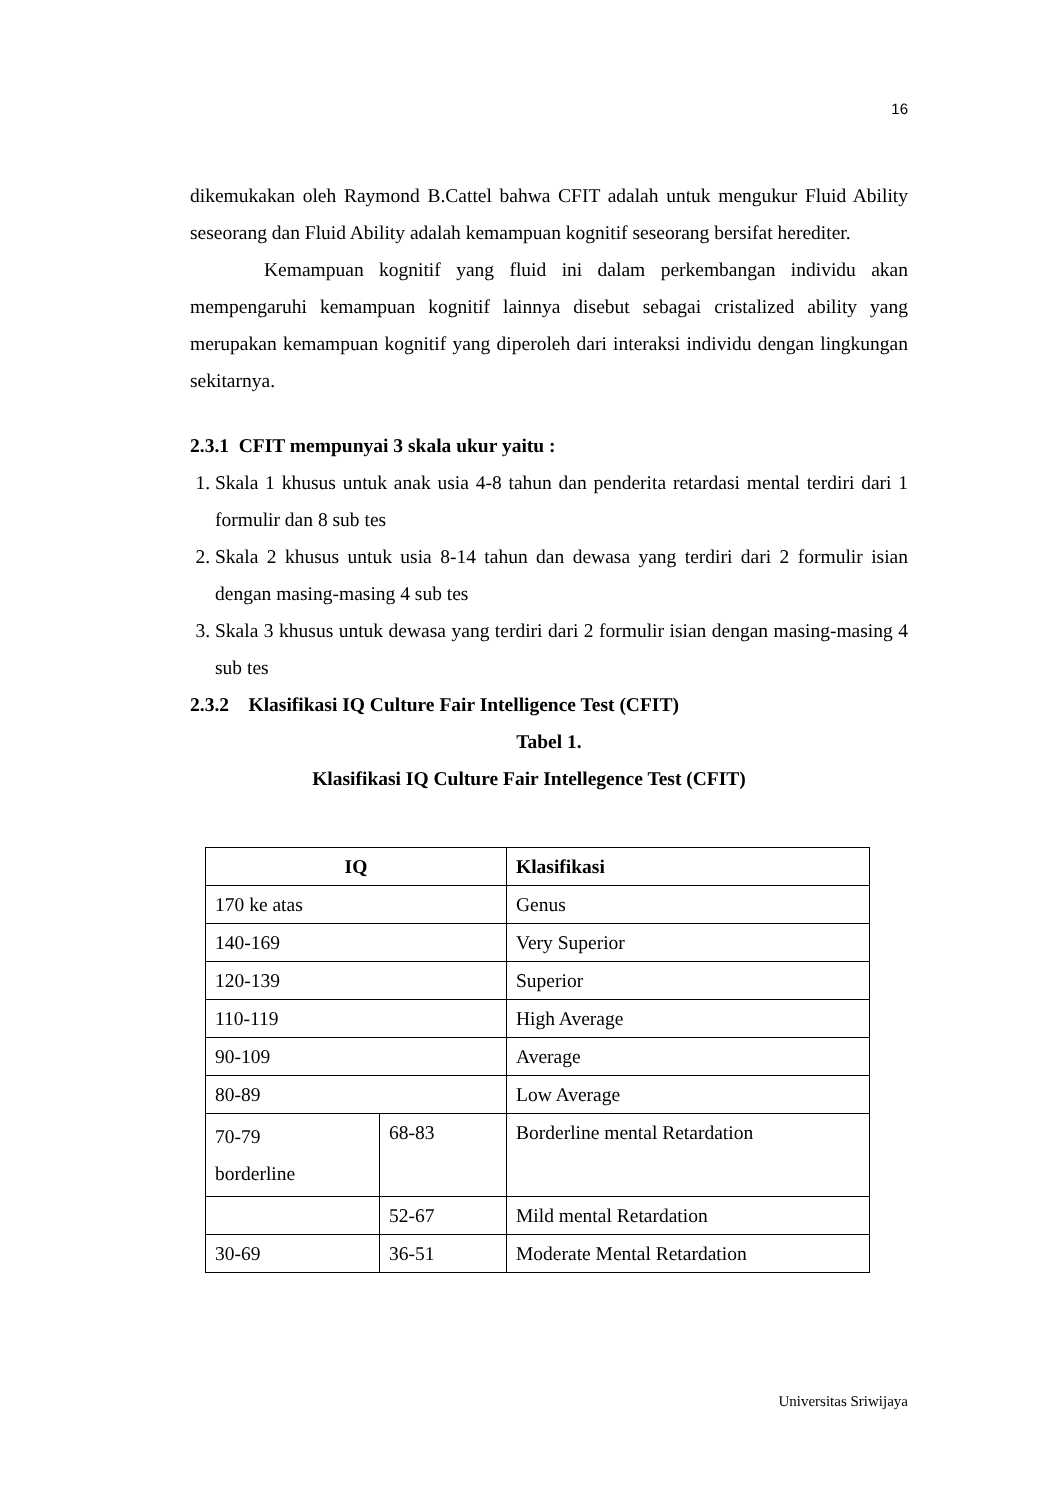16
dikemukakan oleh Raymond B.Cattel bahwa CFIT adalah untuk mengukur Fluid Ability seseorang dan Fluid Ability adalah kemampuan kognitif seseorang bersifat herediter.
Kemampuan kognitif yang fluid ini dalam perkembangan individu akan mempengaruhi kemampuan kognitif lainnya disebut sebagai cristalized ability yang merupakan kemampuan kognitif yang diperoleh dari interaksi individu dengan lingkungan sekitarnya.
2.3.1 CFIT mempunyai 3 skala ukur yaitu :
1. Skala 1 khusus untuk anak usia 4-8 tahun dan penderita retardasi mental terdiri dari 1 formulir dan 8 sub tes
2. Skala 2 khusus untuk usia 8-14 tahun dan dewasa yang terdiri dari 2 formulir isian dengan masing-masing 4 sub tes
3. Skala 3 khusus untuk dewasa yang terdiri dari 2 formulir isian dengan masing-masing 4 sub tes
2.3.2 Klasifikasi IQ Culture Fair Intelligence Test (CFIT)
Tabel 1.
Klasifikasi IQ Culture Fair Intellegence Test (CFIT)
| IQ | | Klasifikasi |
| --- | --- | --- |
| 170 ke atas | | Genus |
| 140-169 | | Very Superior |
| 120-139 | | Superior |
| 110-119 | | High Average |
| 90-109 | | Average |
| 80-89 | | Low Average |
| 70-79 borderline | 68-83 | Borderline mental Retardation |
| | 52-67 | Mild mental Retardation |
| 30-69 | 36-51 | Moderate Mental Retardation |
Universitas Sriwijaya